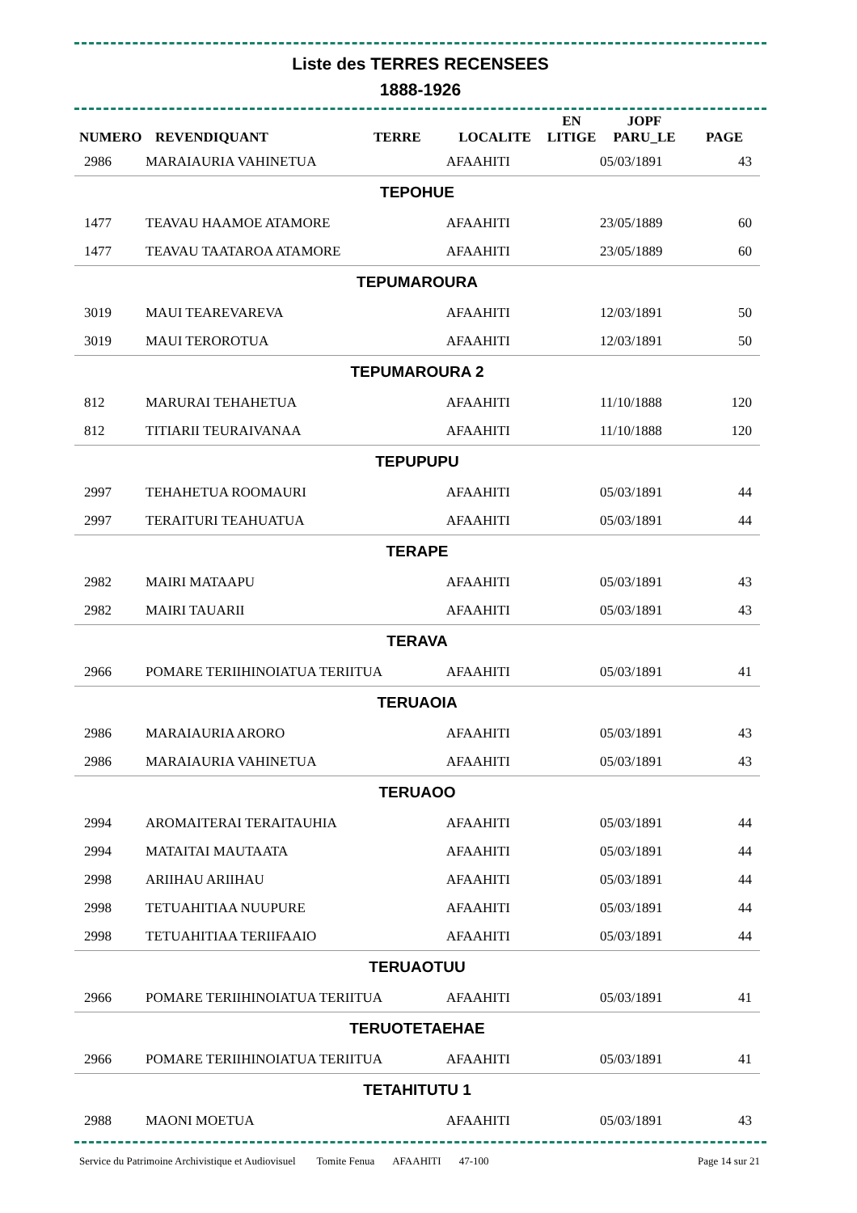Liste des TERRES RECENSEES
1888-1926
| NUMERO | REVENDIQUANT | TERRE | LOCALITE | EN LITIGE | JOPF PARU_LE | PAGE |
| --- | --- | --- | --- | --- | --- | --- |
| 2986 | MARAIAURIA VAHINETUA | | AFAAHITI | | 05/03/1891 | 43 |
| TEPOHUE | | | | | | |
| 1477 | TEAVAU HAAMOE ATAMORE | | AFAAHITI | | 23/05/1889 | 60 |
| 1477 | TEAVAU TAATAROA ATAMORE | | AFAAHITI | | 23/05/1889 | 60 |
| TEPUMAROURA | | | | | | |
| 3019 | MAUI TEAREVAREVA | | AFAAHITI | | 12/03/1891 | 50 |
| 3019 | MAUI TEROROTUA | | AFAAHITI | | 12/03/1891 | 50 |
| TEPUMAROURA 2 | | | | | | |
| 812 | MARURAI TEHAHETUA | | AFAAHITI | | 11/10/1888 | 120 |
| 812 | TITIARII TEURAIVANAA | | AFAAHITI | | 11/10/1888 | 120 |
| TEPUPUPU | | | | | | |
| 2997 | TEHAHETUA ROOMAURI | | AFAAHITI | | 05/03/1891 | 44 |
| 2997 | TERAITURI TEAHUATUA | | AFAAHITI | | 05/03/1891 | 44 |
| TERAPE | | | | | | |
| 2982 | MAIRI MATAAPU | | AFAAHITI | | 05/03/1891 | 43 |
| 2982 | MAIRI TAUARII | | AFAAHITI | | 05/03/1891 | 43 |
| TERAVA | | | | | | |
| 2966 | POMARE TERIIHINOIATUA TERIITUA | | AFAAHITI | | 05/03/1891 | 41 |
| TERUAOIA | | | | | | |
| 2986 | MARAIAURIA ARORO | | AFAAHITI | | 05/03/1891 | 43 |
| 2986 | MARAIAURIA VAHINETUA | | AFAAHITI | | 05/03/1891 | 43 |
| TERUAOO | | | | | | |
| 2994 | AROMAITERAI TERAITAUHIA | | AFAAHITI | | 05/03/1891 | 44 |
| 2994 | MATAITAI MAUTAATA | | AFAAHITI | | 05/03/1891 | 44 |
| 2998 | ARIIHAU ARIIHAU | | AFAAHITI | | 05/03/1891 | 44 |
| 2998 | TETUAHITIAA NUUPURE | | AFAAHITI | | 05/03/1891 | 44 |
| 2998 | TETUAHITIAA TERIIFAAIO | | AFAAHITI | | 05/03/1891 | 44 |
| TERUAOTUU | | | | | | |
| 2966 | POMARE TERIIHINOIATUA TERIITUA | | AFAAHITI | | 05/03/1891 | 41 |
| TERUOTETAEHAE | | | | | | |
| 2966 | POMARE TERIIHINOIATUA TERIITUA | | AFAAHITI | | 05/03/1891 | 41 |
| TETAHITUTU 1 | | | | | | |
| 2988 | MAONI MOETUA | | AFAAHITI | | 05/03/1891 | 43 |
Service du Patrimoine Archivistique et Audiovisuel Tomite Fenua AFAAHITI 47-100 Page 14 sur 21